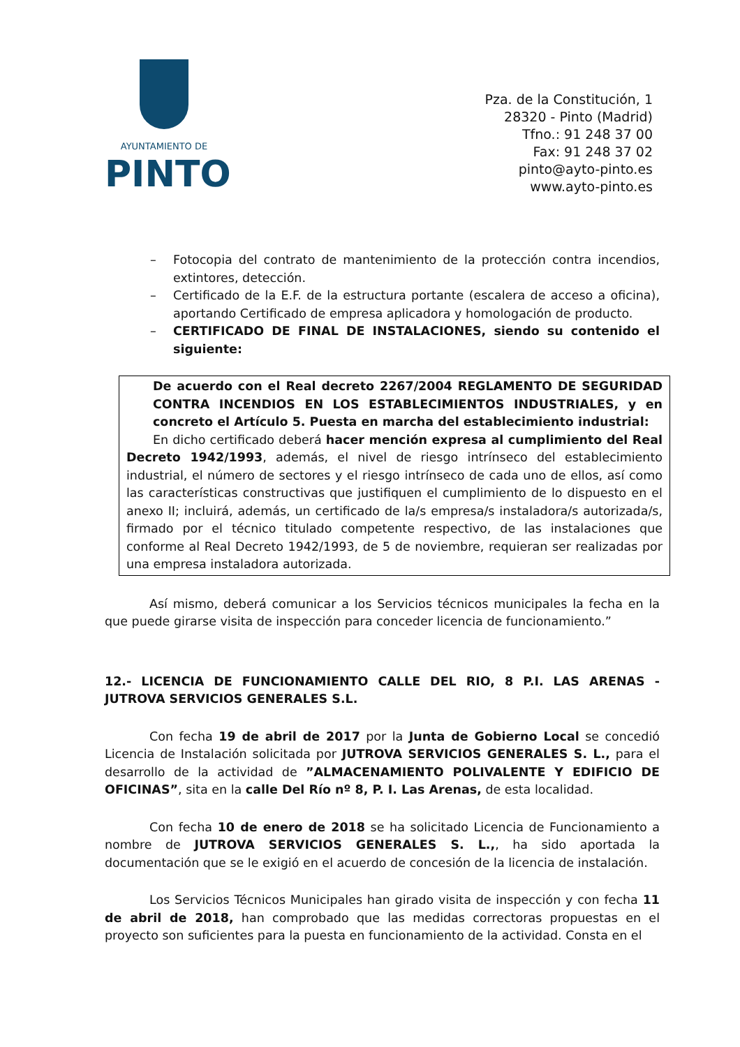AYUNTAMIENTO DE
PINTO
Pza. de la Constitución, 1
28320 - Pinto (Madrid)
Tfno.: 91 248 37 00
Fax: 91 248 37 02
pinto@ayto-pinto.es
www.ayto-pinto.es
– Fotocopia del contrato de mantenimiento de la protección contra incendios, extintores, detección.
– Certificado de la E.F. de la estructura portante (escalera de acceso a oficina), aportando Certificado de empresa aplicadora y homologación de producto.
– CERTIFICADO DE FINAL DE INSTALACIONES, siendo su contenido el siguiente:
De acuerdo con el Real decreto 2267/2004 REGLAMENTO DE SEGURIDAD CONTRA INCENDIOS EN LOS ESTABLECIMIENTOS INDUSTRIALES, y en concreto el Artículo 5. Puesta en marcha del establecimiento industrial:
En dicho certificado deberá hacer mención expresa al cumplimiento del Real Decreto 1942/1993, además, el nivel de riesgo intrínseco del establecimiento industrial, el número de sectores y el riesgo intrínseco de cada uno de ellos, así como las características constructivas que justifiquen el cumplimiento de lo dispuesto en el anexo II; incluirá, además, un certificado de la/s empresa/s instaladora/s autorizada/s, firmado por el técnico titulado competente respectivo, de las instalaciones que conforme al Real Decreto 1942/1993, de 5 de noviembre, requieran ser realizadas por una empresa instaladora autorizada.
Así mismo, deberá comunicar a los Servicios técnicos municipales la fecha en la que puede girarse visita de inspección para conceder licencia de funcionamiento.”
12.- LICENCIA DE FUNCIONAMIENTO CALLE DEL RIO, 8 P.I. LAS ARENAS - JUTROVA SERVICIOS GENERALES S.L.
Con fecha 19 de abril de 2017 por la Junta de Gobierno Local se concedió Licencia de Instalación solicitada por JUTROVA SERVICIOS GENERALES S. L., para el desarrollo de la actividad de ”ALMACENAMIENTO POLIVALENTE Y EDIFICIO DE OFICINAS”, sita en la calle Del Río nº 8, P. I. Las Arenas, de esta localidad.
Con fecha 10 de enero de 2018 se ha solicitado Licencia de Funcionamiento a nombre de JUTROVA SERVICIOS GENERALES S. L.,, ha sido aportada la documentación que se le exigió en el acuerdo de concesión de la licencia de instalación.
Los Servicios Técnicos Municipales han girado visita de inspección y con fecha 11 de abril de 2018, han comprobado que las medidas correctoras propuestas en el proyecto son suficientes para la puesta en funcionamiento de la actividad. Consta en el